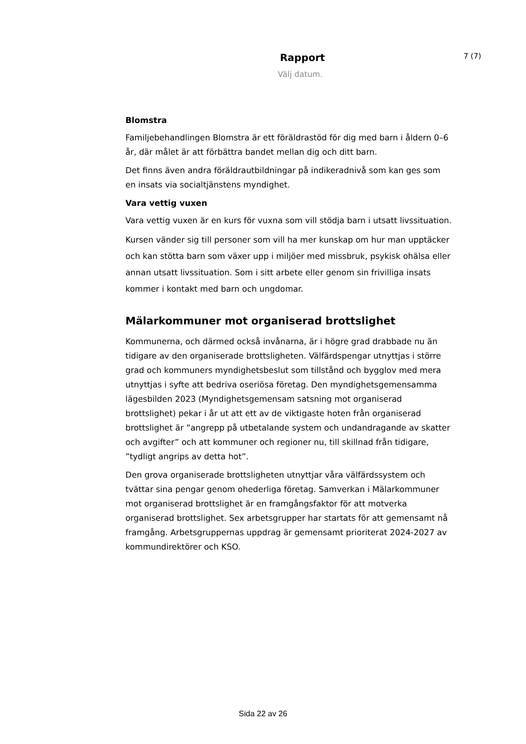Rapport
7 (7)
Välj datum.
Blomstra
Familjebehandlingen Blomstra är ett föräldrastöd för dig med barn i åldern 0–6 år, där målet är att förbättra bandet mellan dig och ditt barn.
Det finns även andra föräldrautbildningar på indikeradnivå som kan ges som en insats via socialtjänstens myndighet.
Vara vettig vuxen
Vara vettig vuxen är en kurs för vuxna som vill stödja barn i utsatt livssituation.
Kursen vänder sig till personer som vill ha mer kunskap om hur man upptäcker och kan stötta barn som växer upp i miljöer med missbruk, psykisk ohälsa eller annan utsatt livssituation. Som i sitt arbete eller genom sin frivilliga insats kommer i kontakt med barn och ungdomar.
Mälarkommuner mot organiserad brottslighet
Kommunerna, och därmed också invånarna, är i högre grad drabbade nu än tidigare av den organiserade brottsligheten. Välfärdspengar utnyttjas i större grad och kommuners myndighetsbeslut som tillstånd och bygglov med mera utnyttjas i syfte att bedriva oseriösa företag. Den myndighetsgemensamma lägesbilden 2023 (Myndighetsgemensam satsning mot organiserad brottslighet) pekar i år ut att ett av de viktigaste hoten från organiserad brottslighet är ”angrepp på utbetalande system och undandragande av skatter och avgifter” och att kommuner och regioner nu, till skillnad från tidigare, ”tydligt angrips av detta hot”.
Den grova organiserade brottsligheten utnyttjar våra välfärdssystem och tvättar sina pengar genom ohederliga företag. Samverkan i Mälarkommuner mot organiserad brottslighet är en framgångsfaktor för att motverka organiserad brottslighet. Sex arbetsgrupper har startats för att gemensamt nå framgång. Arbetsgruppernas uppdrag är gemensamt prioriterat 2024-2027 av kommundirektörer och KSO.
Sida 22 av 26